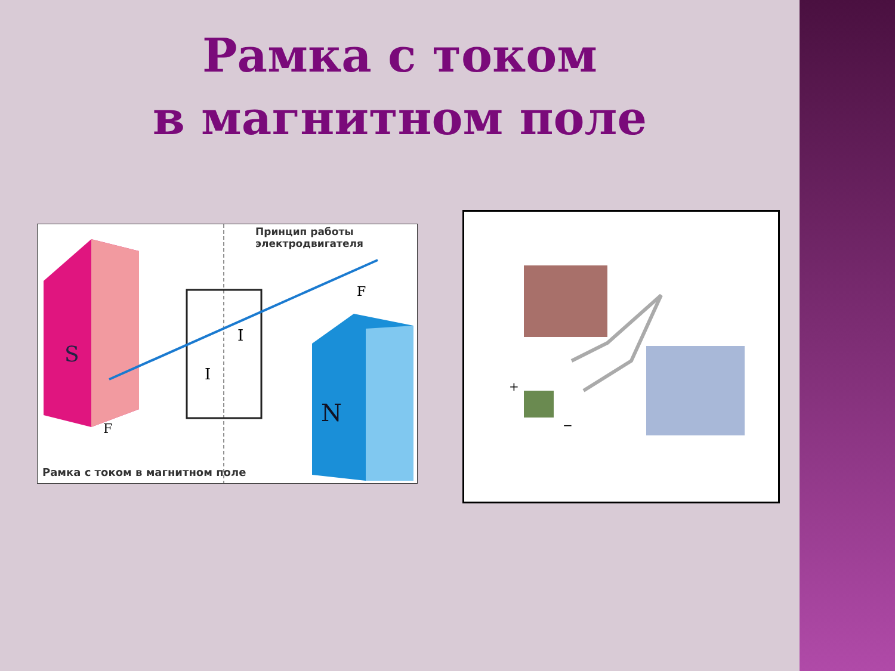Рамка с током
в магнитном поле
S
N
F
F
I
I
Принцип работы
электродвигателя
Рамка с током в магнитном поле
+
−